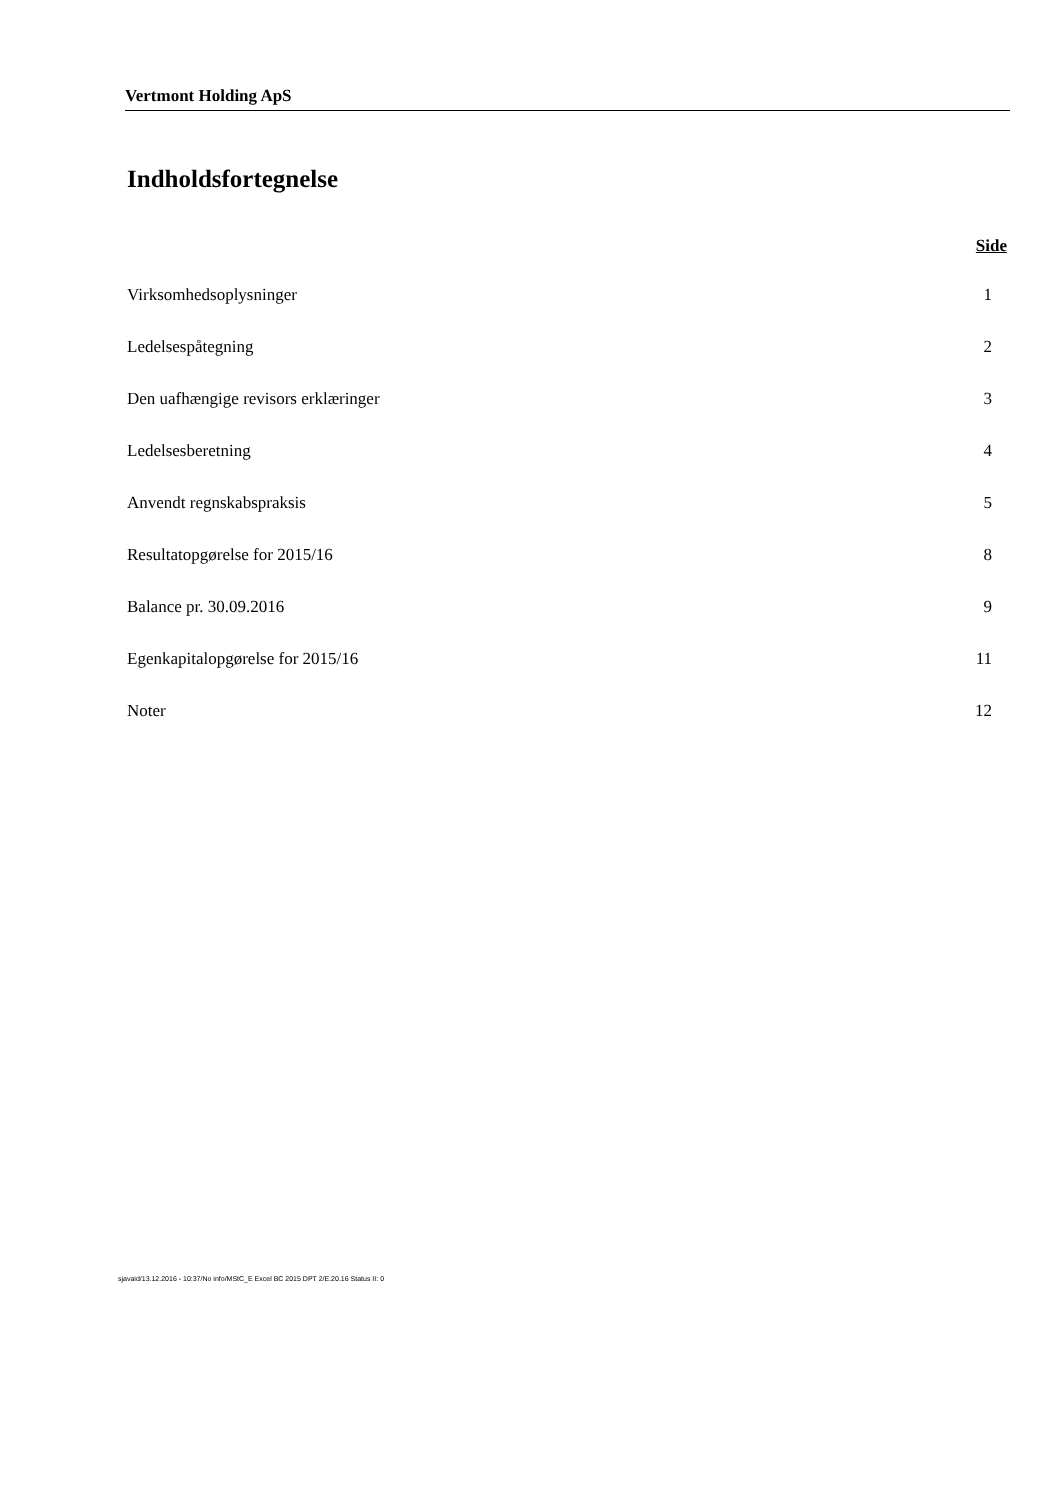Vertmont Holding ApS
Indholdsfortegnelse
Side
Virksomhedsoplysninger 1
Ledelsespåtegning 2
Den uafhængige revisors erklæringer 3
Ledelsesberetning 4
Anvendt regnskabspraksis 5
Resultatopgørelse for 2015/16 8
Balance pr. 30.09.2016 9
Egenkapitalopgørelse for 2015/16 11
Noter 12
sjavaid/13.12.2016 - 10:37/No info/MStC_E Excel BC 2015 DPT 2/E.20.16 Status II: 0